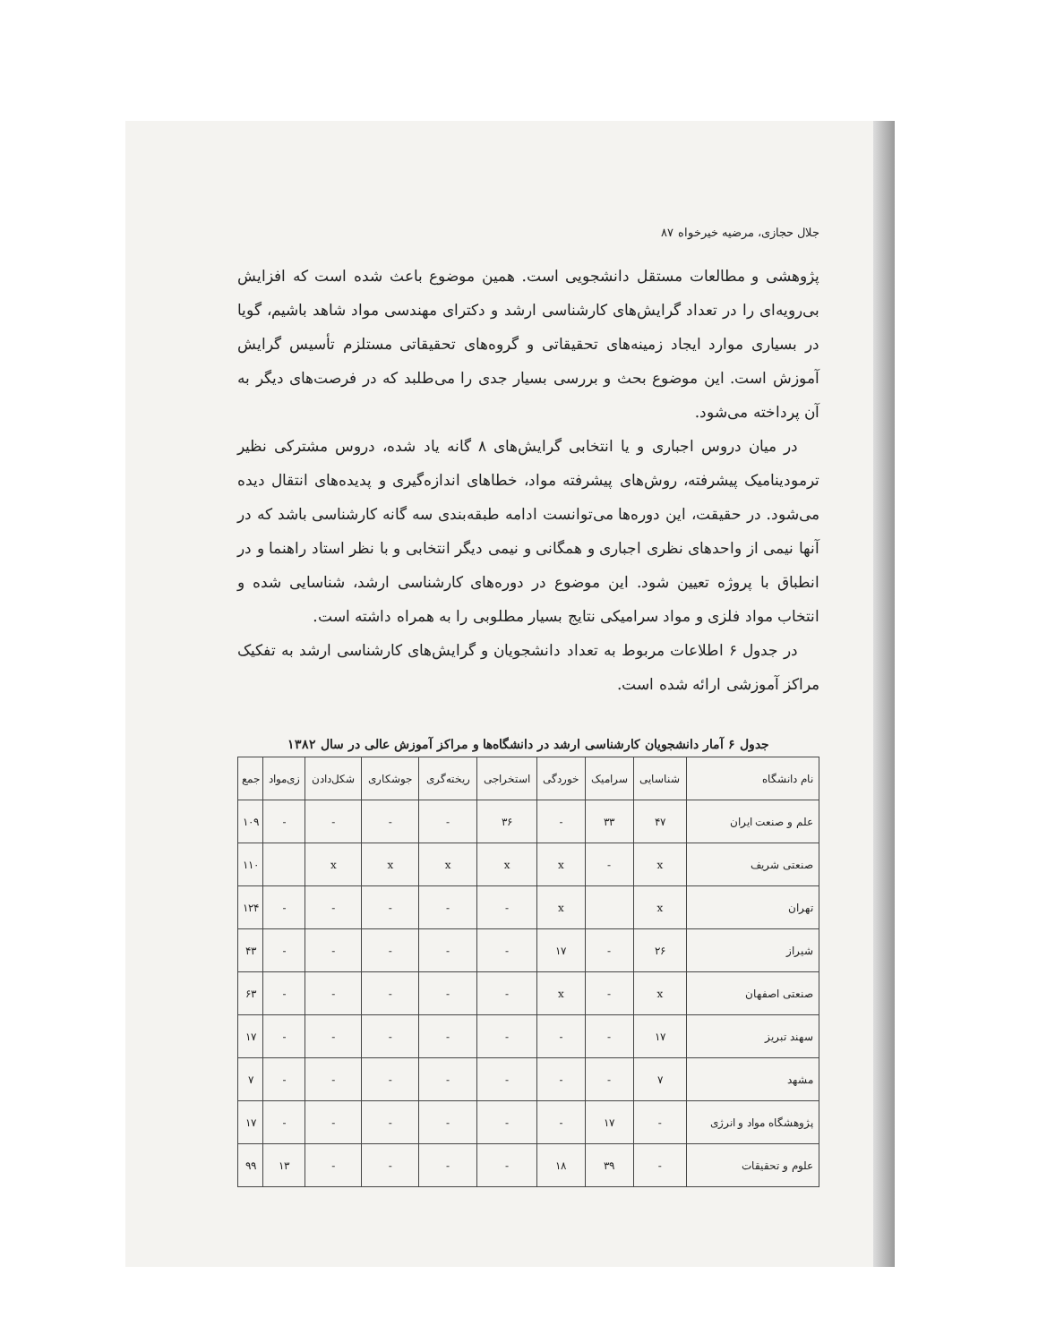جلال حجازی، مرضیه خیرخواه ۸۷
پژوهشی و مطالعات مستقل دانشجویی است. همین موضوع باعث شده است که افزایش بی‌رویه‌ای را در تعداد گرایش‌های کارشناسی ارشد و دکترای مهندسی مواد شاهد باشیم، گویا در بسیاری موارد ایجاد زمینه‌های تحقیقاتی و گروه‌های تحقیقاتی مستلزم تأسیس گرایش آموزش است. این موضوع بحث و بررسی بسیار جدی را می‌طلبد که در فرصت‌های دیگر به آن پرداخته می‌شود.
در میان دروس اجباری و یا انتخابی گرایش‌های ۸ گانه یاد شده، دروس مشترکی نظیر ترمودینامیک پیشرفته، روش‌های پیشرفته مواد، خطاهای اندازه‌گیری و پدیده‌های انتقال دیده می‌شود. در حقیقت، این دوره‌ها می‌توانست ادامه طبقه‌بندی سه گانه کارشناسی باشد که در آنها نیمی از واحدهای نظری اجباری و همگانی و نیمی دیگر انتخابی و با نظر استاد راهنما و در انطباق با پروژه تعیین شود. این موضوع در دوره‌های کارشناسی ارشد، شناسایی شده و انتخاب مواد فلزی و مواد سرامیکی نتایج بسیار مطلوبی را به همراه داشته است.
در جدول ۶ اطلاعات مربوط به تعداد دانشجویان و گرایش‌های کارشناسی ارشد به تفکیک مراکز آموزشی ارائه شده است.
جدول ۶ آمار دانشجویان کارشناسی ارشد در دانشگاه‌ها و مراکز آموزش عالی در سال ۱۳۸۲
| نام دانشگاه | شناسایی | سرامیک | خوردگی | استخراجی | ریخته‌گری | جوشکاری | شکل‌دادن | زی‌مواد | جمع |
| --- | --- | --- | --- | --- | --- | --- | --- | --- | --- |
| علم و صنعت ایران | ۴۷ | ۳۳ | - | ۳۶ | - | - | - | - | ۱۰۹ |
| صنعتی شریف | x | - | x | x | x | x | x | | ۱۱۰ |
| تهران | x | | x | - | - | - | - | - | ۱۲۴ |
| شیراز | ۲۶ | - | ۱۷ | - | - | - | - | - | ۴۳ |
| صنعتی اصفهان | x | - | x | - | - | - | - | - | ۶۳ |
| سهند تبریز | ۱۷ | - | - | - | - | - | - | - | ۱۷ |
| مشهد | ۷ | - | - | - | - | - | - | - | ۷ |
| پژوهشگاه مواد و انرژی | - | ۱۷ | - | - | - | - | - | - | ۱۷ |
| علوم و تحقیقات | - | ۳۹ | ۱۸ | - | - | - | - | ۱۳ | ۹۹ |